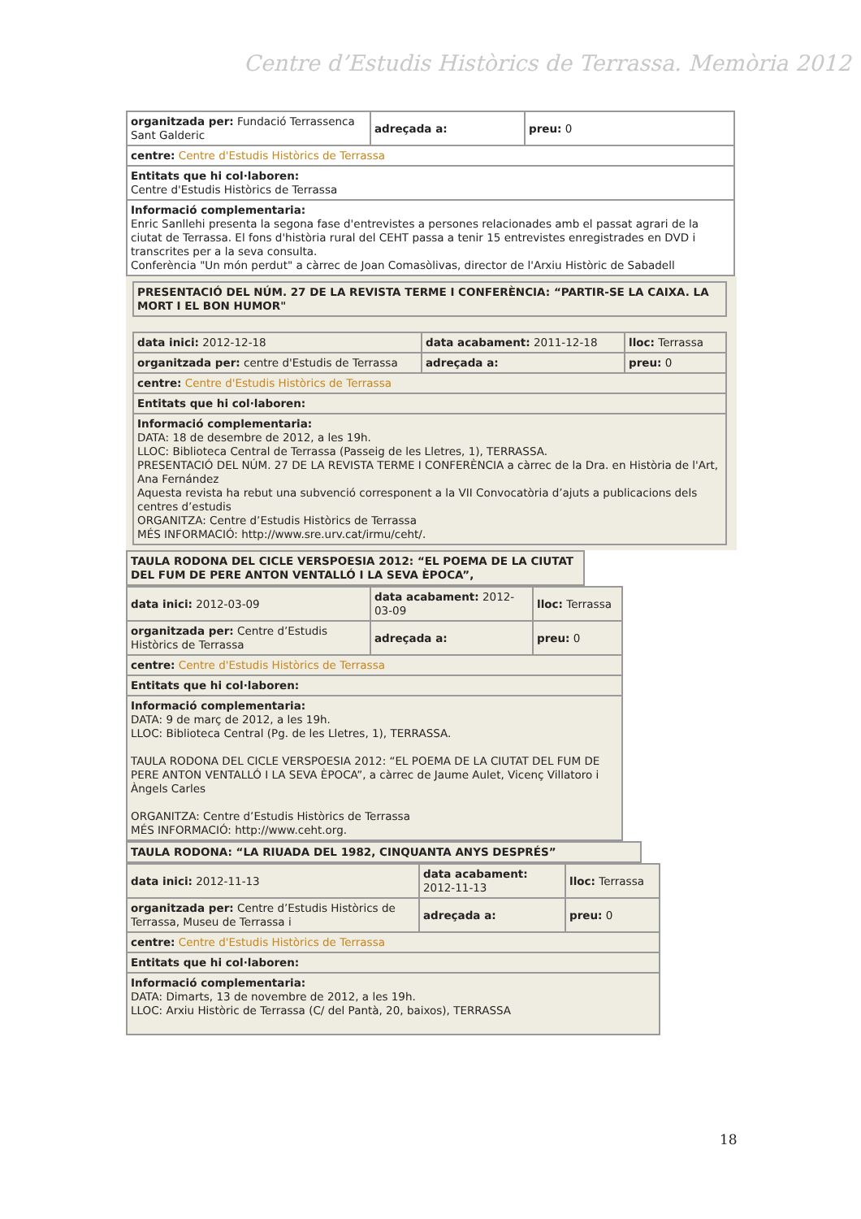Centre d’Estudis Històrics de Terrassa. Memòria 2012
| organitzada per: Fundació Terrassenca Sant Galderic | adreçada a: | preu: 0 |
| centre: Centre d'Estudis Històrics de Terrassa | | |
| Entitats que hi col·laboren: Centre d'Estudis Històrics de Terrassa | | |
| Informació complementaria: Enric Sanllehi presenta la segona fase d'entrevistes a persones relacionades amb el passat agrari de la ciutat de Terrassa. El fons d'història rural del CEHT passa a tenir 15 entrevistes enregistrades en DVD i transcrites per a la seva consulta. Conferència "Un món perdut" a càrrec de Joan Comasòlivas, director de l'Arxiu Històric de Sabadell | | |
| PRESENTACIÓ DEL NÚM. 27 DE LA REVISTA TERME I CONFERÈNCIA: “PARTIR-SE LA CAIXA. LA MORT I EL BON HUMOR" |
| data inici: 2012-12-18 | data acabament: 2011-12-18 | lloc: Terrassa |
| organitzada per: centre d'Estudis de Terrassa | adreçada a: | preu: 0 |
| centre: Centre d'Estudis Històrics de Terrassa | | |
| Entitats que hi col·laboren: | | |
| Informació complementaria: DATA: 18 de desembre de 2012, a les 19h. LLOC: Biblioteca Central de Terrassa (Passeig de les Lletres, 1), TERRASSA. PRESENTACIÓ DEL NÚM. 27 DE LA REVISTA TERME I CONFERÈNCIA a càrrec de la Dra. en Història de l'Art, Ana Fernández Aquesta revista ha rebut una subvenció corresponent a la VII Convocatòria d’ajuts a publicacions dels centres d’estudis ORGANITZA: Centre d’Estudis Històrics de Terrassa MÉS INFORMACIÓ: http://www.sre.urv.cat/irmu/ceht/. | | |
| TAULA RODONA DEL CICLE VERSPOESIA 2012: “EL POEMA DE LA CIUTAT DEL FUM DE PERE ANTON VENTALLÓ I LA SEVA ÈPOCA”, |
| data inici: 2012-03-09 | data acabament: 2012-03-09 | lloc: Terrassa |
| organitzada per: Centre d’Estudis Històrics de Terrassa | adreçada a: | preu: 0 |
| centre: Centre d'Estudis Històrics de Terrassa | | |
| Entitats que hi col·laboren: | | |
| Informació complementaria: DATA: 9 de març de 2012, a les 19h. LLOC: Biblioteca Central (Pg. de les Lletres, 1), TERRASSA. TAULA RODONA DEL CICLE VERSPOESIA 2012: “EL POEMA DE LA CIUTAT DEL FUM DE PERE ANTON VENTALLÓ I LA SEVA ÈPOCA”, a càrrec de Jaume Aulet, Vicenç Villatoro i Àngels Carles ORGANITZA: Centre d’Estudis Històrics de Terrassa MÉS INFORMACIÓ: http://www.ceht.org. | | |
| TAULA RODONA: “LA RIUADA DEL 1982, CINQUANTA ANYS DESPRÉS” |
| data inici: 2012-11-13 | data acabament: 2012-11-13 | lloc: Terrassa |
| organitzada per: Centre d’Estudis Històrics de Terrassa, Museu de Terrassa i | adreçada a: | preu: 0 |
| centre: Centre d'Estudis Històrics de Terrassa | | |
| Entitats que hi col·laboren: | | |
| Informació complementaria: DATA: Dimarts, 13 de novembre de 2012, a les 19h. LLOC: Arxiu Històric de Terrassa (C/ del Pantà, 20, baixos), TERRASSA | | |
18